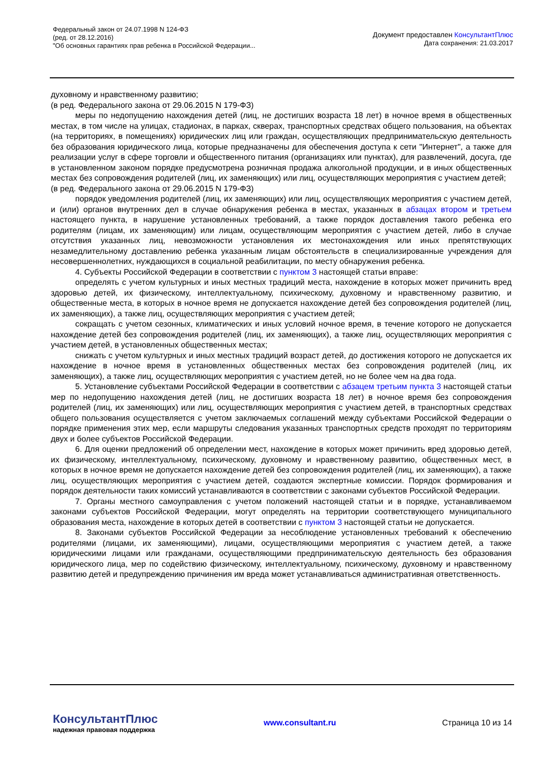Федеральный закон от 24.07.1998 N 124-ФЗ
(ред. от 28.12.2016)
"Об основных гарантиях прав ребенка в Российской Федерации...
Документ предоставлен КонсультантПлюс
Дата сохранения: 21.03.2017
духовному и нравственному развитию;
(в ред. Федерального закона от 29.06.2015 N 179-ФЗ)
меры по недопущению нахождения детей (лиц, не достигших возраста 18 лет) в ночное время в общественных местах, в том числе на улицах, стадионах, в парках, скверах, транспортных средствах общего пользования, на объектах (на территориях, в помещениях) юридических лиц или граждан, осуществляющих предпринимательскую деятельность без образования юридического лица, которые предназначены для обеспечения доступа к сети "Интернет", а также для реализации услуг в сфере торговли и общественного питания (организациях или пунктах), для развлечений, досуга, где в установленном законом порядке предусмотрена розничная продажа алкогольной продукции, и в иных общественных местах без сопровождения родителей (лиц, их заменяющих) или лиц, осуществляющих мероприятия с участием детей;
(в ред. Федерального закона от 29.06.2015 N 179-ФЗ)
порядок уведомления родителей (лиц, их заменяющих) или лиц, осуществляющих мероприятия с участием детей, и (или) органов внутренних дел в случае обнаружения ребенка в местах, указанных в абзацах втором и третьем настоящего пункта, в нарушение установленных требований, а также порядок доставления такого ребенка его родителям (лицам, их заменяющим) или лицам, осуществляющим мероприятия с участием детей, либо в случае отсутствия указанных лиц, невозможности установления их местонахождения или иных препятствующих незамедлительному доставлению ребенка указанным лицам обстоятельств в специализированные учреждения для несовершеннолетних, нуждающихся в социальной реабилитации, по месту обнаружения ребенка.
4. Субъекты Российской Федерации в соответствии с пунктом 3 настоящей статьи вправе:
определять с учетом культурных и иных местных традиций места, нахождение в которых может причинить вред здоровью детей, их физическому, интеллектуальному, психическому, духовному и нравственному развитию, и общественные места, в которых в ночное время не допускается нахождение детей без сопровождения родителей (лиц, их заменяющих), а также лиц, осуществляющих мероприятия с участием детей;
сокращать с учетом сезонных, климатических и иных условий ночное время, в течение которого не допускается нахождение детей без сопровождения родителей (лиц, их заменяющих), а также лиц, осуществляющих мероприятия с участием детей, в установленных общественных местах;
снижать с учетом культурных и иных местных традиций возраст детей, до достижения которого не допускается их нахождение в ночное время в установленных общественных местах без сопровождения родителей (лиц, их заменяющих), а также лиц, осуществляющих мероприятия с участием детей, но не более чем на два года.
5. Установление субъектами Российской Федерации в соответствии с абзацем третьим пункта 3 настоящей статьи мер по недопущению нахождения детей (лиц, не достигших возраста 18 лет) в ночное время без сопровождения родителей (лиц, их заменяющих) или лиц, осуществляющих мероприятия с участием детей, в транспортных средствах общего пользования осуществляется с учетом заключаемых соглашений между субъектами Российской Федерации о порядке применения этих мер, если маршруты следования указанных транспортных средств проходят по территориям двух и более субъектов Российской Федерации.
6. Для оценки предложений об определении мест, нахождение в которых может причинить вред здоровью детей, их физическому, интеллектуальному, психическому, духовному и нравственному развитию, общественных мест, в которых в ночное время не допускается нахождение детей без сопровождения родителей (лиц, их заменяющих), а также лиц, осуществляющих мероприятия с участием детей, создаются экспертные комиссии. Порядок формирования и порядок деятельности таких комиссий устанавливаются в соответствии с законами субъектов Российской Федерации.
7. Органы местного самоуправления с учетом положений настоящей статьи и в порядке, устанавливаемом законами субъектов Российской Федерации, могут определять на территории соответствующего муниципального образования места, нахождение в которых детей в соответствии с пунктом 3 настоящей статьи не допускается.
8. Законами субъектов Российской Федерации за несоблюдение установленных требований к обеспечению родителями (лицами, их заменяющими), лицами, осуществляющими мероприятия с участием детей, а также юридическими лицами или гражданами, осуществляющими предпринимательскую деятельность без образования юридического лица, мер по содействию физическому, интеллектуальному, психическому, духовному и нравственному развитию детей и предупреждению причинения им вреда может устанавливаться административная ответственность.
КонсультантПлюс
надежная правовая поддержка
www.consultant.ru Страница 10 из 14